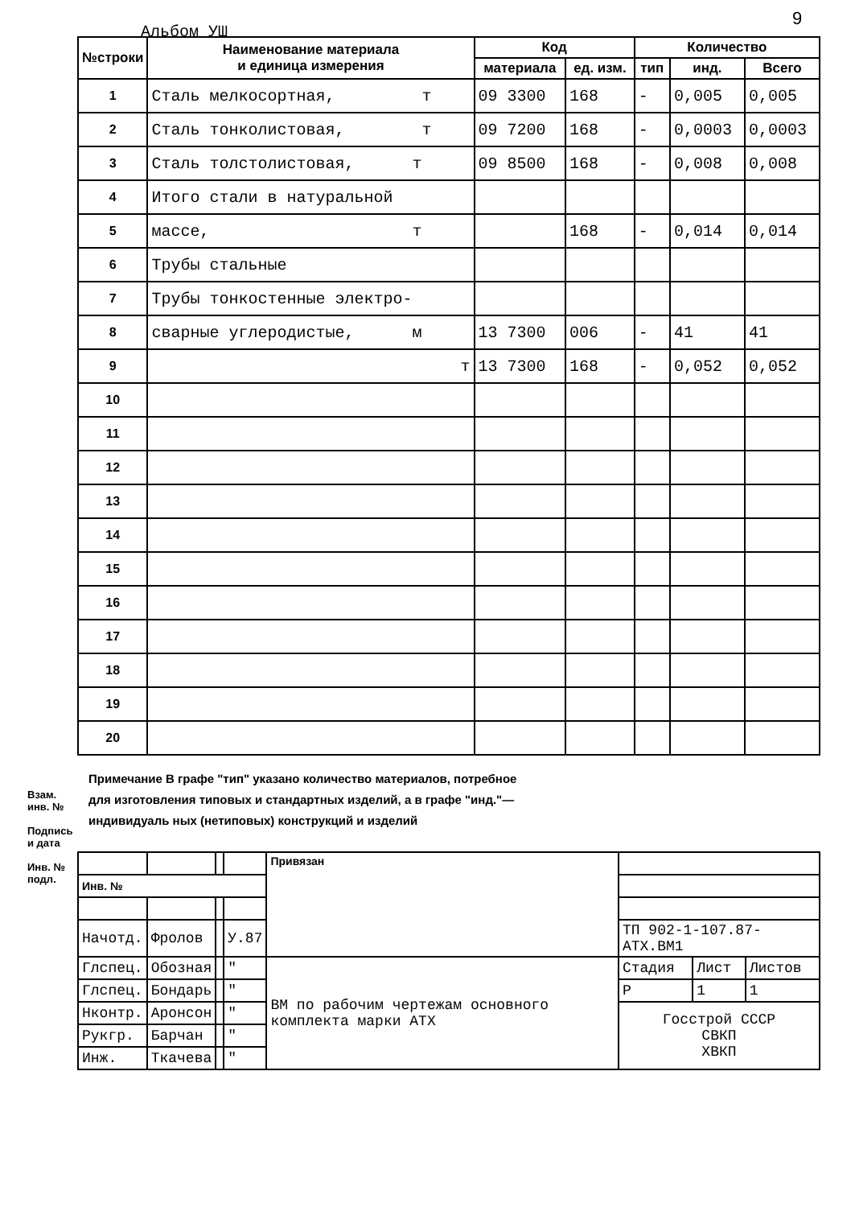Альбом УШ
9
| №строки | Наименование материала и единица измерения | Код | | Количество | | |
| --- | --- | --- | --- | --- | --- | --- |
| | | материала | ед. изм. | тип | инд. | Всего |
| 1 | Сталь мелкосортная, т | 09 3300 | 168 | - | 0,005 | 0,005 |
| 2 | Сталь тонколистовая, т | 09 7200 | 168 | - | 0,0003 | 0,0003 |
| 3 | Сталь толстолистовая, т | 09 8500 | 168 | - | 0,008 | 0,008 |
| 4 | Итого стали в натуральной | | | | | |
| 5 | массе, т | | 168 | - | 0,014 | 0,014 |
| 6 | Трубы стальные | | | | | |
| 7 | Трубы тонкостенные электро- | | | | | |
| 8 | сварные углеродистые, м | 13 7300 | 006 | - | 41 | 41 |
| 9 | т | 13 7300 | 168 | - | 0,052 | 0,052 |
| 10 | | | | | | |
| 11 | | | | | | |
| 12 | | | | | | |
| 13 | | | | | | |
| 14 | | | | | | |
| 15 | | | | | | |
| 16 | | | | | | |
| 17 | | | | | | |
| 18 | | | | | | |
| 19 | | | | | | |
| 20 | | | | | | |
Примечание В графе "тип" указано количество материалов, потребное для изготовления типовых и стандартных изделий, а в графе "инд."— индивидуаль ных (нетиповых) конструкций и изделий
Взам. инв. №
Подпись и дата
Инв. № подл.
| | | | | Привязан | | | |
| Инв. № | | | | | | | |
| Начотд. | Фролов | | У.87 | | ТП 902-1-107.87- АТХ.ВМ1 | | |
| Глспец. | Обозная | | " | ВМ по рабочим чертежам основного комплекта марки АТХ | Стадия | Лист | Листов |
| Глспец. | Бондарь | | " | | Р | 1 | 1 |
| Нконтр. | Аронсон | | " | | Госстрой СССР СВКП ХВКП | | |
| Рукгр. | Барчан | | " | | | | |
| Инж. | Ткачева | | " | | | | |